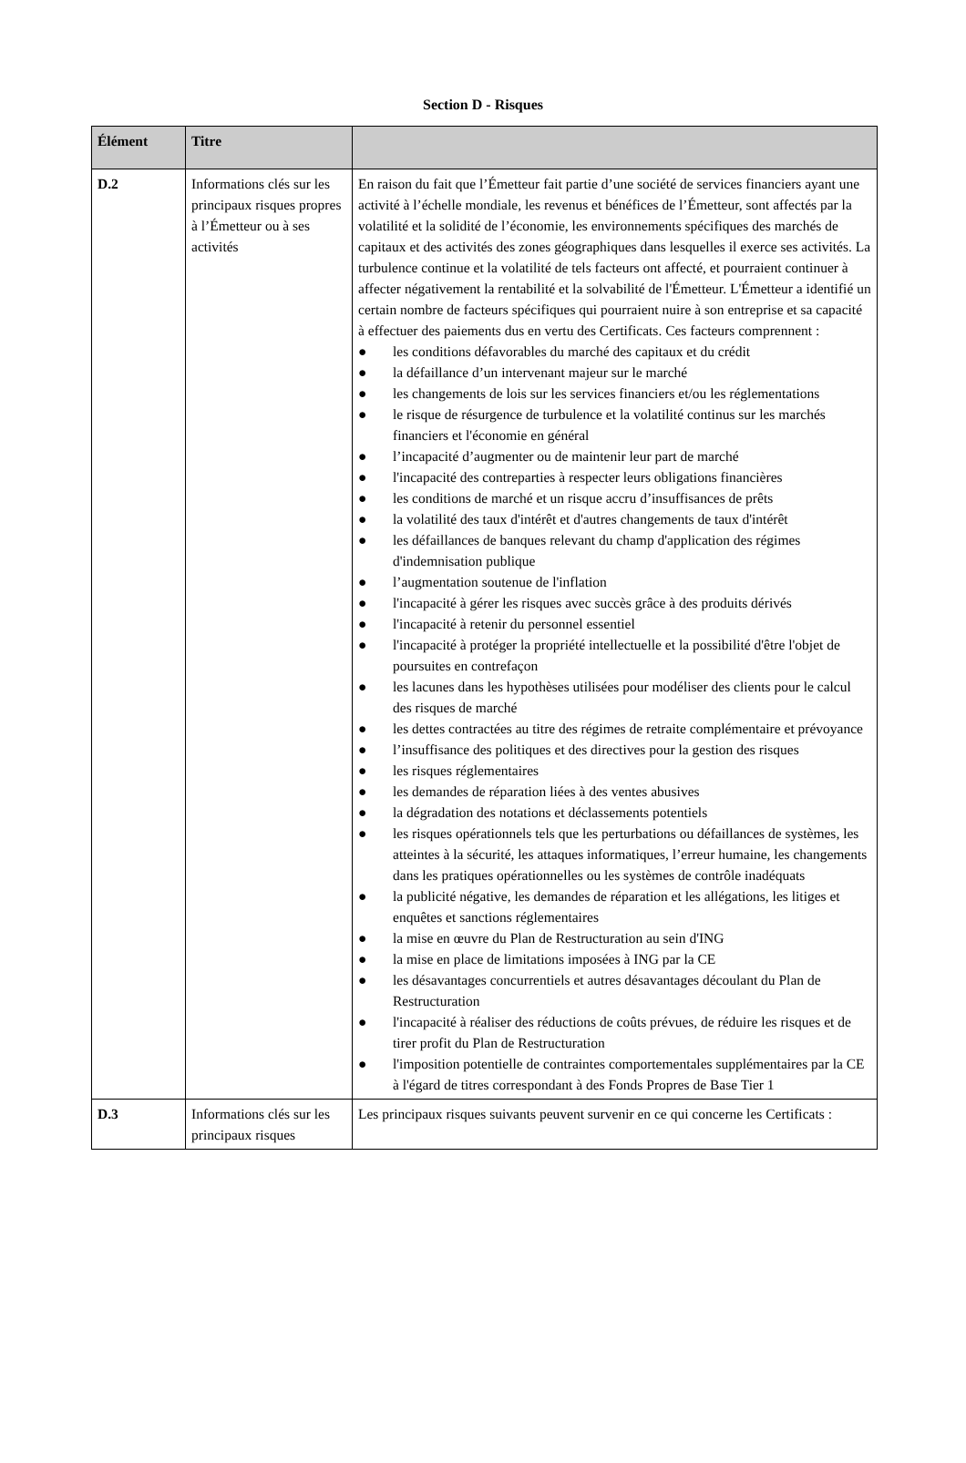Section D - Risques
| Élément | Titre | |
| --- | --- | --- |
| D.2 | Informations clés sur les principaux risques propres à l’Émetteur ou à ses activités | En raison du fait que l’Émetteur fait partie d’une société de services financiers ayant une activité à l’échelle mondiale, les revenus et bénéfices de l’Émetteur, sont affectés par la volatilité et la solidité de l’économie, les environnements spécifiques des marchés de capitaux et des activités des zones géographiques dans lesquelles il exerce ses activités. La turbulence continue et la volatilité de tels facteurs ont affecté, et pourraient continuer à affecter négativement la rentabilité et la solvabilité de l'Émetteur. L'Émetteur a identifié un certain nombre de facteurs spécifiques qui pourraient nuire à son entreprise et sa capacité à effectuer des paiements dus en vertu des Certificats. Ces facteurs comprennent : ● les conditions défavorables du marché des capitaux et du crédit ● la défaillance d’un intervenant majeur sur le marché ● les changements de lois sur les services financiers et/ou les réglementations ● le risque de résurgence de turbulence et la volatilité continus sur les marchés financiers et l'économie en général ● l’incapacité d’augmenter ou de maintenir leur part de marché ● l'incapacité des contreparties à respecter leurs obligations financières ● les conditions de marché et un risque accru d’insuffisances de prêts ● la volatilité des taux d'intérêt et d'autres changements de taux d'intérêt ● les défaillances de banques relevant du champ d'application des régimes d'indemnisation publique ● l’augmentation soutenue de l'inflation ● l'incapacité à gérer les risques avec succès grâce à des produits dérivés ● l'incapacité à retenir du personnel essentiel ● l'incapacité à protéger la propriété intellectuelle et la possibilité d'être l'objet de poursuites en contrefaçon ● les lacunes dans les hypothèses utilisées pour modéliser des clients pour le calcul des risques de marché ● les dettes contractées au titre des régimes de retraite complémentaire et prévoyance ● l’insuffisance des politiques et des directives pour la gestion des risques ● les risques réglementaires ● les demandes de réparation liées à des ventes abusives ● la dégradation des notations et déclassements potentiels ● les risques opérationnels tels que les perturbations ou défaillances de systèmes, les atteintes à la sécurité, les attaques informatiques, l’erreur humaine, les changements dans les pratiques opérationnelles ou les systèmes de contrôle inadéquats ● la publicité négative, les demandes de réparation et les allégations, les litiges et enquêtes et sanctions réglementaires ● la mise en œuvre du Plan de Restructuration au sein d'ING ● la mise en place de limitations imposées à ING par la CE ● les désavantages concurrentiels et autres désavantages découlant du Plan de Restructuration ● l'incapacité à réaliser des réductions de coûts prévues, de réduire les risques et de tirer profit du Plan de Restructuration ● l'imposition potentielle de contraintes comportementales supplémentaires par la CE à l'égard de titres correspondant à des Fonds Propres de Base Tier 1 |
| D.3 | Informations clés sur les principaux risques | Les principaux risques suivants peuvent survenir en ce qui concerne les Certificats : |